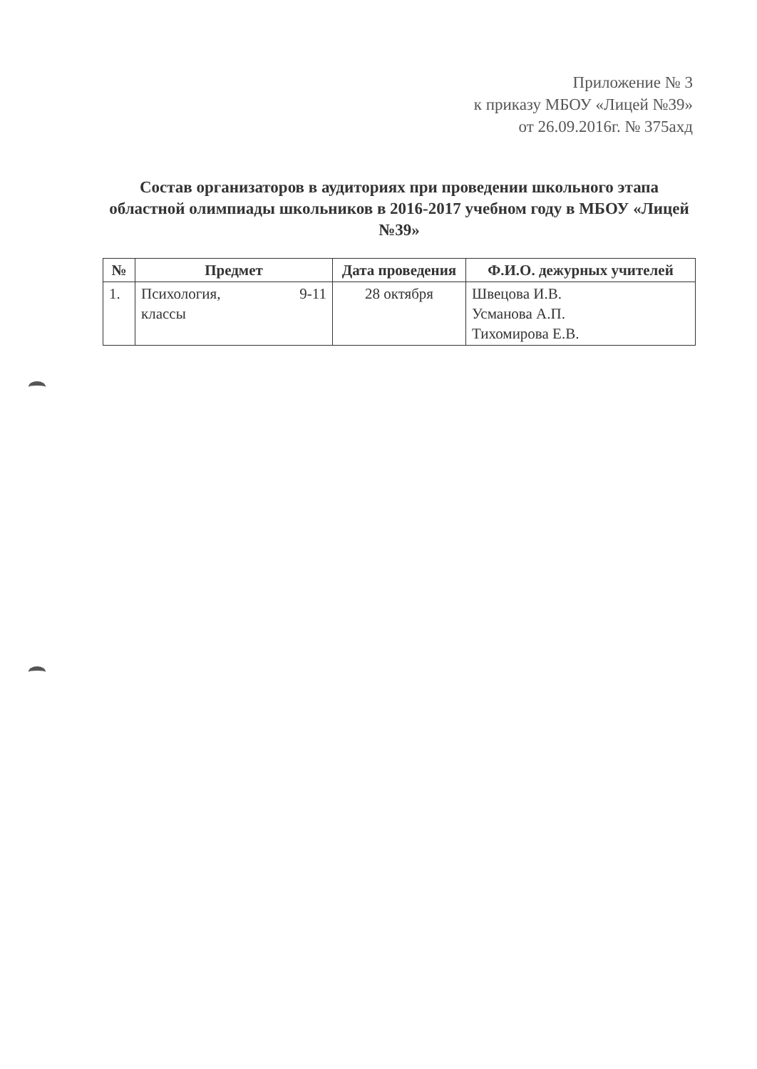Приложение № 3
к приказу МБОУ «Лицей №39»
от 26.09.2016г. № 375ахд
Состав организаторов в аудиториях при проведении школьного этапа областной олимпиады школьников в 2016-2017 учебном году в МБОУ «Лицей №39»
| № | Предмет | Дата проведения | Ф.И.О. дежурных учителей |
| --- | --- | --- | --- |
| 1. | Психология, 9-11 классы | 28 октября | Швецова И.В. Усманова А.П. Тихомирова Е.В. |